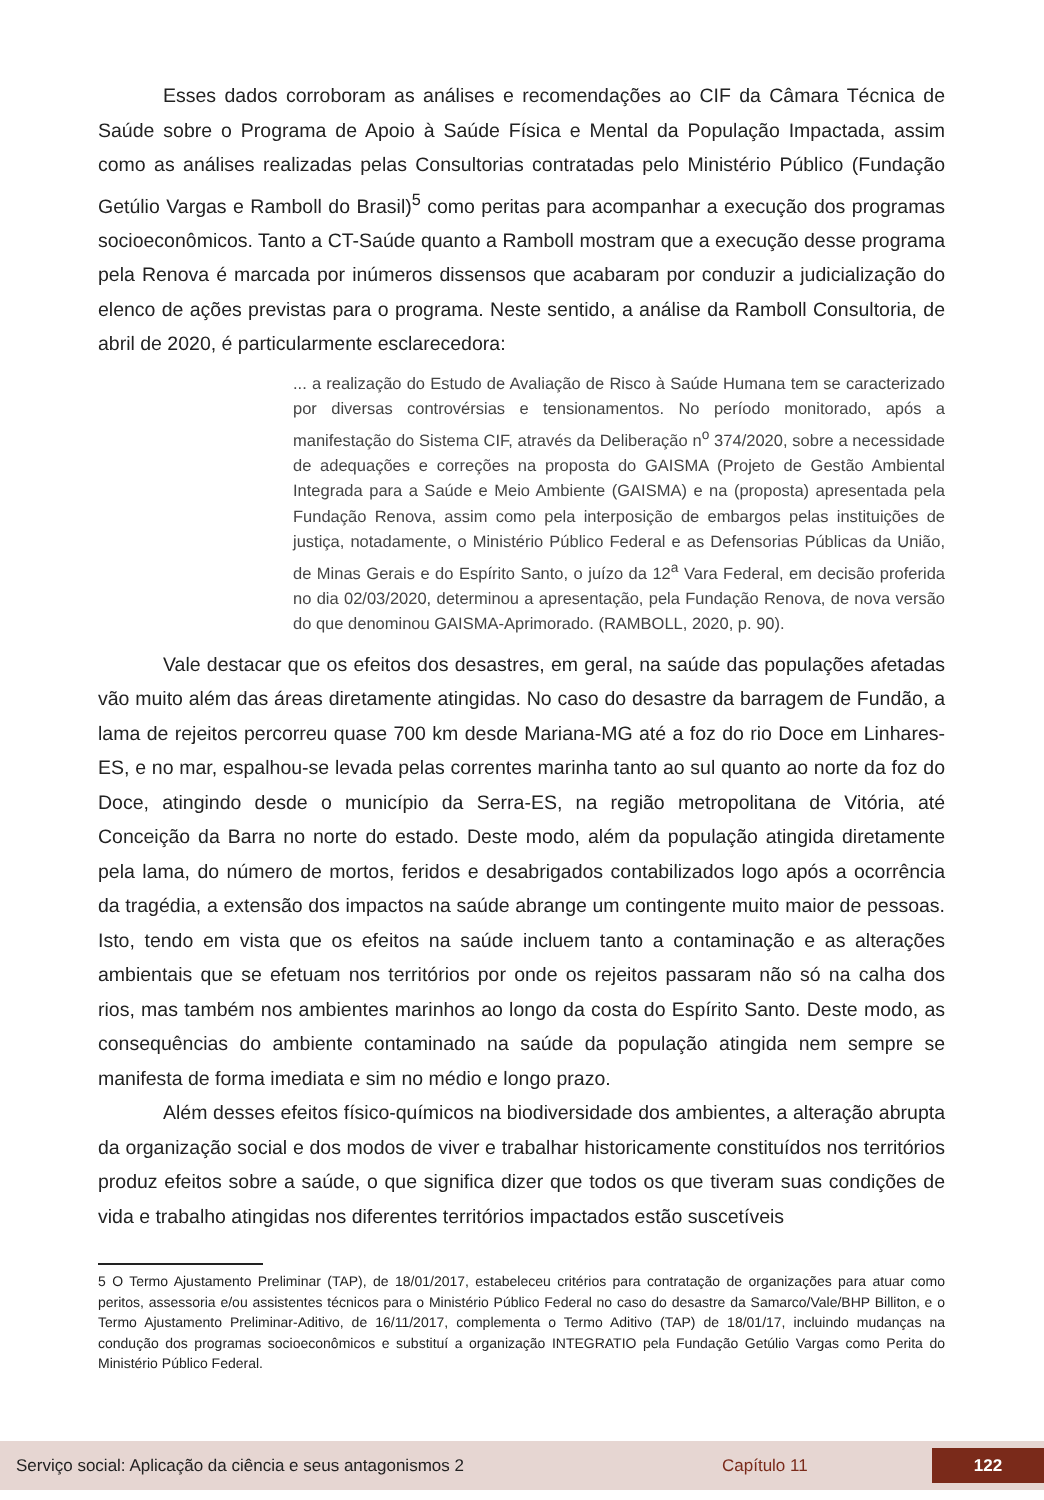Esses dados corroboram as análises e recomendações ao CIF da Câmara Técnica de Saúde sobre o Programa de Apoio à Saúde Física e Mental da População Impactada, assim como as análises realizadas pelas Consultorias contratadas pelo Ministério Público (Fundação Getúlio Vargas e Ramboll do Brasil)<sup>5</sup> como peritas para acompanhar a execução dos programas socioeconômicos. Tanto a CT-Saúde quanto a Ramboll mostram que a execução desse programa pela Renova é marcada por inúmeros dissensos que acabaram por conduzir a judicialização do elenco de ações previstas para o programa. Neste sentido, a análise da Ramboll Consultoria, de abril de 2020, é particularmente esclarecedora:
... a realização do Estudo de Avaliação de Risco à Saúde Humana tem se caracterizado por diversas controvérsias e tensionamentos. No período monitorado, após a manifestação do Sistema CIF, através da Deliberação n<sup>o</sup> 374/2020, sobre a necessidade de adequações e correções na proposta do GAISMA (Projeto de Gestão Ambiental Integrada para a Saúde e Meio Ambiente (GAISMA) e na (proposta) apresentada pela Fundação Renova, assim como pela interposição de embargos pelas instituições de justiça, notadamente, o Ministério Público Federal e as Defensorias Públicas da União, de Minas Gerais e do Espírito Santo, o juízo da 12<sup>a</sup> Vara Federal, em decisão proferida no dia 02/03/2020, determinou a apresentação, pela Fundação Renova, de nova versão do que denominou GAISMA-Aprimorado. (RAMBOLL, 2020, p. 90).
Vale destacar que os efeitos dos desastres, em geral, na saúde das populações afetadas vão muito além das áreas diretamente atingidas. No caso do desastre da barragem de Fundão, a lama de rejeitos percorreu quase 700 km desde Mariana-MG até a foz do rio Doce em Linhares-ES, e no mar, espalhou-se levada pelas correntes marinha tanto ao sul quanto ao norte da foz do Doce, atingindo desde o município da Serra-ES, na região metropolitana de Vitória, até Conceição da Barra no norte do estado. Deste modo, além da população atingida diretamente pela lama, do número de mortos, feridos e desabrigados contabilizados logo após a ocorrência da tragédia, a extensão dos impactos na saúde abrange um contingente muito maior de pessoas. Isto, tendo em vista que os efeitos na saúde incluem tanto a contaminação e as alterações ambientais que se efetuam nos territórios por onde os rejeitos passaram não só na calha dos rios, mas também nos ambientes marinhos ao longo da costa do Espírito Santo. Deste modo, as consequências do ambiente contaminado na saúde da população atingida nem sempre se manifesta de forma imediata e sim no médio e longo prazo.
Além desses efeitos físico-químicos na biodiversidade dos ambientes, a alteração abrupta da organização social e dos modos de viver e trabalhar historicamente constituídos nos territórios produz efeitos sobre a saúde, o que significa dizer que todos os que tiveram suas condições de vida e trabalho atingidas nos diferentes territórios impactados estão suscetíveis
5 O Termo Ajustamento Preliminar (TAP), de 18/01/2017, estabeleceu critérios para contratação de organizações para atuar como peritos, assessoria e/ou assistentes técnicos para o Ministério Público Federal no caso do desastre da Samarco/Vale/BHP Billiton, e o Termo Ajustamento Preliminar-Aditivo, de 16/11/2017, complementa o Termo Aditivo (TAP) de 18/01/17, incluindo mudanças na condução dos programas socioeconômicos e substituí a organização INTEGRATIO pela Fundação Getúlio Vargas como Perita do Ministério Público Federal.
Serviço social: Aplicação da ciência e seus antagonismos 2 Capítulo 11 122